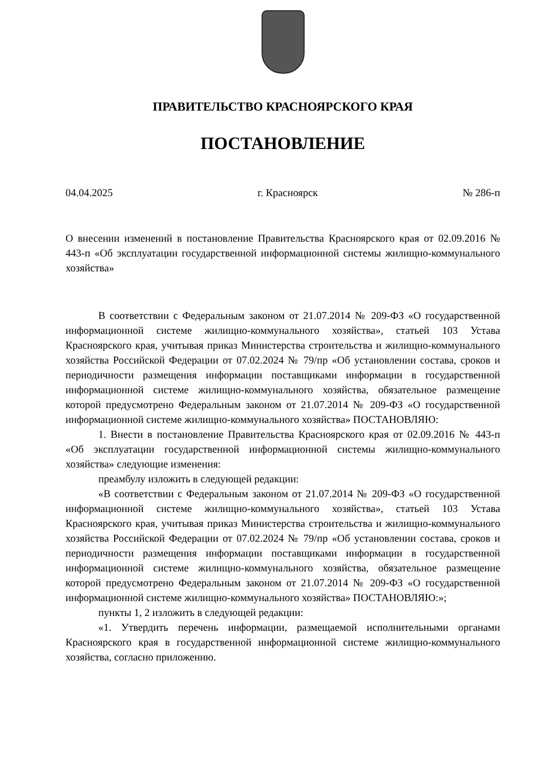ПРАВИТЕЛЬСТВО КРАСНОЯРСКОГО КРАЯ
ПОСТАНОВЛЕНИЕ
04.04.2025 г. Красноярск № 286-п
О внесении изменений в постановление Правительства Красноярского края от 02.09.2016 № 443-п «Об эксплуатации государственной информационной системы жилищно-коммунального хозяйства»
В соответствии с Федеральным законом от 21.07.2014 № 209-ФЗ «О государственной информационной системе жилищно-коммунального хозяйства», статьей 103 Устава Красноярского края, учитывая приказ Министерства строительства и жилищно-коммунального хозяйства Российской Федерации от 07.02.2024 № 79/пр «Об установлении состава, сроков и периодичности размещения информации поставщиками информации в государственной информационной системе жилищно-коммунального хозяйства, обязательное размещение которой предусмотрено Федеральным законом от 21.07.2014 № 209-ФЗ «О государственной информационной системе жилищно-коммунального хозяйства» ПОСТАНОВЛЯЮ:
1. Внести в постановление Правительства Красноярского края от 02.09.2016 № 443-п «Об эксплуатации государственной информационной системы жилищно-коммунального хозяйства» следующие изменения:
преамбулу изложить в следующей редакции:
«В соответствии с Федеральным законом от 21.07.2014 № 209-ФЗ «О государственной информационной системе жилищно-коммунального хозяйства», статьей 103 Устава Красноярского края, учитывая приказ Министерства строительства и жилищно-коммунального хозяйства Российской Федерации от 07.02.2024 № 79/пр «Об установлении состава, сроков и периодичности размещения информации поставщиками информации в государственной информационной системе жилищно-коммунального хозяйства, обязательное размещение которой предусмотрено Федеральным законом от 21.07.2014 № 209-ФЗ «О государственной информационной системе жилищно-коммунального хозяйства» ПОСТАНОВЛЯЮ:»;
пункты 1, 2 изложить в следующей редакции:
«1. Утвердить перечень информации, размещаемой исполнительными органами Красноярского края в государственной информационной системе жилищно-коммунального хозяйства, согласно приложению.